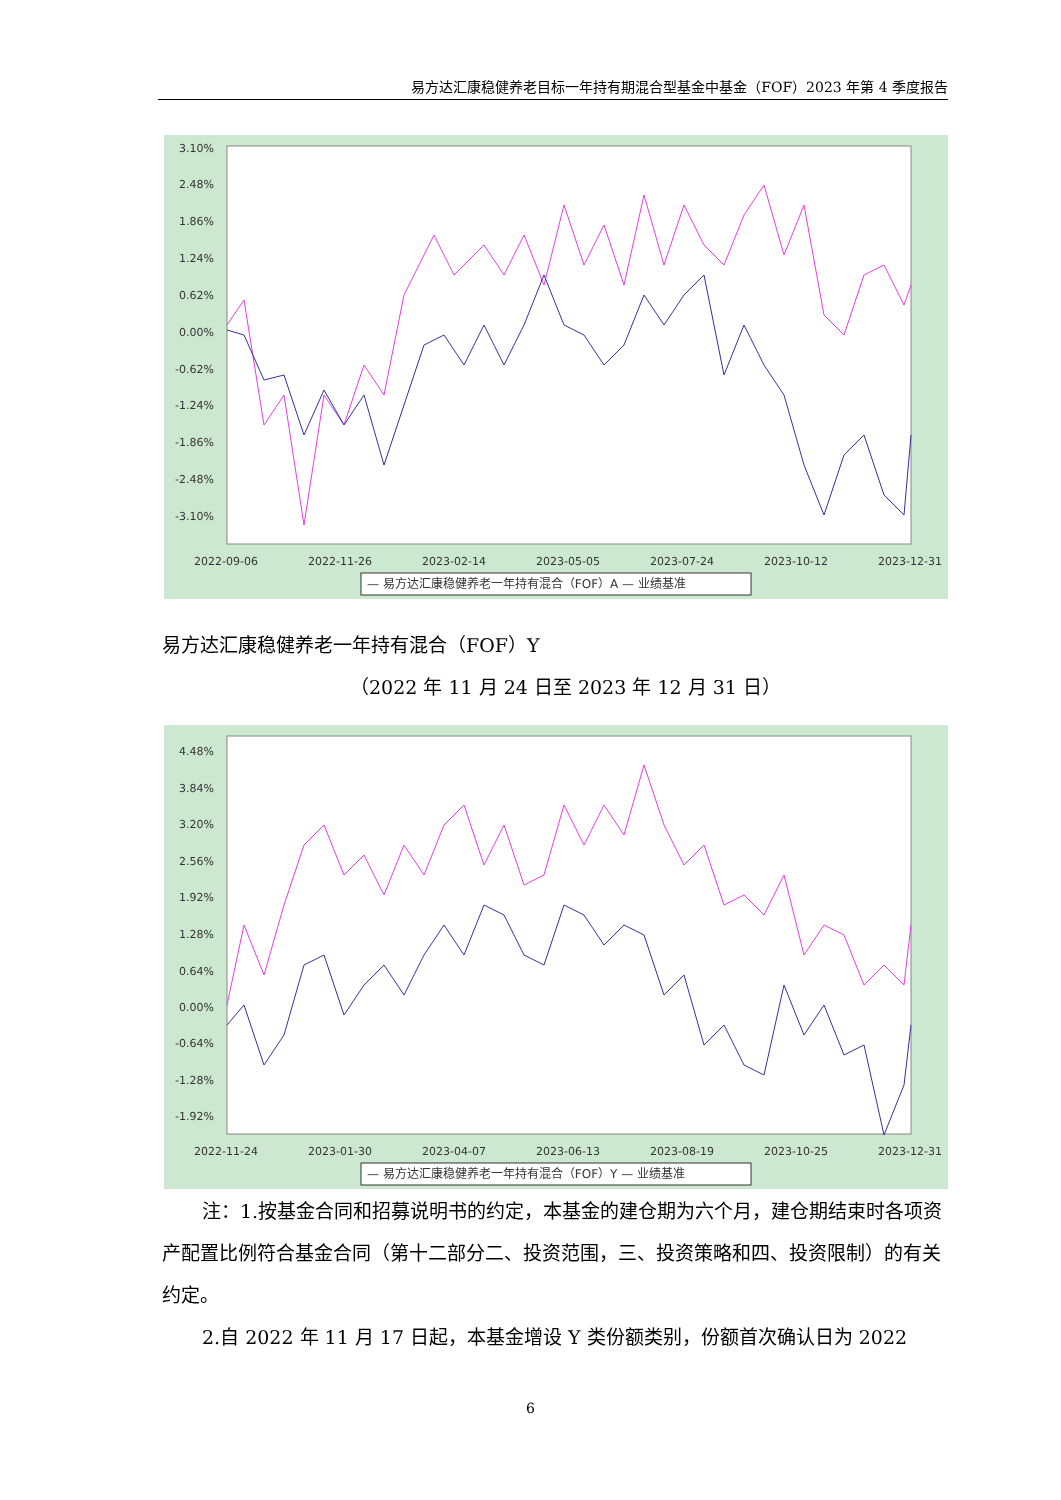易方达汇康稳健养老目标一年持有期混合型基金中基金（FOF）2023 年第 4 季度报告
3.10%
2.48%
1.86%
1.24%
0.62%
0.00%
-0.62%
-1.24%
-1.86%
-2.48%
-3.10%
2022-09-06
2022-11-26
2023-02-14
2023-05-05
2023-07-24
2023-10-12
2023-12-31
— 易方达汇康稳健养老一年持有混合（FOF）A — 业绩基准
易方达汇康稳健养老一年持有混合（FOF）Y
（2022 年 11 月 24 日至 2023 年 12 月 31 日）
4.48%
3.84%
3.20%
2.56%
1.92%
1.28%
0.64%
0.00%
-0.64%
-1.28%
-1.92%
2022-11-24
2023-01-30
2023-04-07
2023-06-13
2023-08-19
2023-10-25
2023-12-31
— 易方达汇康稳健养老一年持有混合（FOF）Y — 业绩基准
注：1.按基金合同和招募说明书的约定，本基金的建仓期为六个月，建仓期结束时各项资产配置比例符合基金合同（第十二部分二、投资范围，三、投资策略和四、投资限制）的有关约定。
2.自 2022 年 11 月 17 日起，本基金增设 Y 类份额类别，份额首次确认日为 2022
6